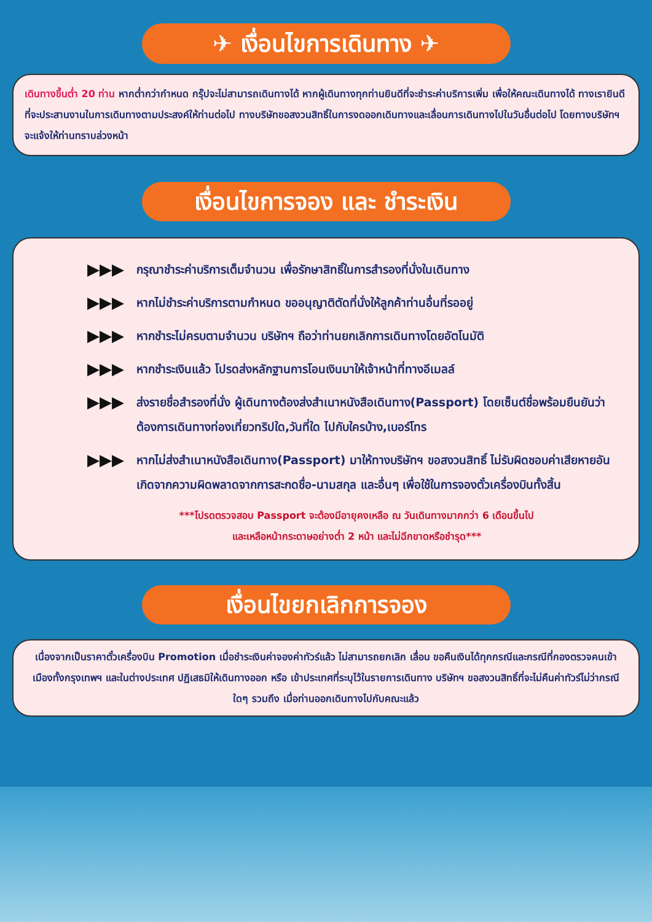✈ เงื่อนไขการเดินทาง ✈
เดินทางขึ้นต่ำ 20 ท่าน หากต่ำกว่ากำหนด กรุ๊ปจะไม่สามารถเดินทางได้ หากผู้เดินทางทุกท่านยินดีที่จะชำระค่าบริการเพิ่ม เพื่อให้คณะเดินทางได้ ทางเรายินดีที่จะประสานงานในการเดินทางตามประสงค์ให้ท่านต่อไป ทางบริษัทขอสงวนสิทธิ์ในการงดออกเดินทางและเลื่อนการเดินทางไปในวันอื่นต่อไป โดยทางบริษัทฯจะแจ้งให้ท่านทราบล่วงหน้า
เงื่อนไขการจอง และ ชำระเงิน
▶▶▶ กรุณาชำระค่าบริการเต็มจำนวน เพื่อรักษาสิทธิ์ในการสำรองที่นั่งในเดินทาง
▶▶▶ หากไม่ชำระค่าบริการตามกำหนด ขออนุญาติตัดที่นั่งให้ลูกค้าท่านอื่นที่รออยู่
▶▶▶ หากชำระไม่ครบตามจำนวน บริษัทฯ ถือว่าท่านยกเลิกการเดินทางโดยอัตโนมัติ
▶▶▶ หากชำระเงินแล้ว โปรดส่งหลักฐานการโอนเงินมาให้เจ้าหน้าที่ทางอีเมลล์
▶▶▶ ส่งรายชื่อสำรองที่นั่ง ผู้เดินทางต้องส่งสำเนาหนังสือเดินทาง(Passport) โดยเซ็นต์ชื่อพร้อมยืนยันว่าต้องการเดินทางท่องเที่ยวทริปใด,วันที่ใด ไปกับใครบ้าง,เบอร์โทร
▶▶▶ หากไม่ส่งสำเนาหนังสือเดินทาง(Passport) มาให้ทางบริษัทฯ ขอสงวนสิทธิ์ ไม่รับผิดชอบค่าเสียหายอันเกิดจากความผิดพลาดจากการสะกดชื่อ-นามสกุล และอื่นๆ เพื่อใช้ในการจองตั๋วเครื่องบินทั้งสิ้น
***โปรดตรวจสอบ Passport จะต้องมีอายุคงเหลือ ณ วันเดินทางมากกว่า 6 เดือนขึ้นไป
และเหลือหน้ากระดาษอย่างต่ำ 2 หน้า และไม่ฉีกขาดหรือชำรุด***
เงื่อนไขยกเลิกการจอง
เนื่องจากเป็นราคาตั๋วเครื่องบิน Promotion เมื่อชำระเงินค่าจองค่าทัวร์แล้ว ไม่สามารถยกเลิก เลื่อน ขอคืนเงินได้ทุกกรณีและกรณีที่กองตรวจคนเข้าเมืองทั้งกรุงเทพฯ และในต่างประเทศ ปฏิเสธมิให้เดินทางออก หรือ เข้าประเทศที่ระบุไว้ในรายการเดินทาง บริษัทฯ ขอสงวนสิทธิ์ที่จะไม่คืนค่าทัวร์ไม่ว่ากรณีใดๆ รวมถึง เมื่อท่านออกเดินทางไปกับคณะแล้ว